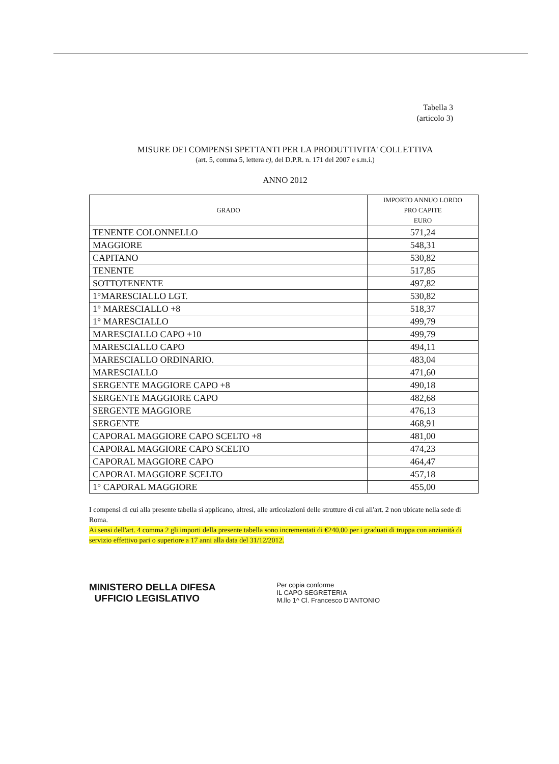Tabella 3
(articolo 3)
MISURE DEI COMPENSI SPETTANTI PER LA PRODUTTIVITA' COLLETTIVA
(art. 5, comma 5, lettera c), del D.P.R. n. 171 del 2007 e s.m.i.)
ANNO 2012
| GRADO | IMPORTO ANNUO LORDO PRO CAPITE EURO |
| --- | --- |
| TENENTE COLONNELLO | 571,24 |
| MAGGIORE | 548,31 |
| CAPITANO | 530,82 |
| TENENTE | 517,85 |
| SOTTOTENENTE | 497,82 |
| 1°MARESCIALLO LGT. | 530,82 |
| 1° MARESCIALLO +8 | 518,37 |
| 1° MARESCIALLO | 499,79 |
| MARESCIALLO CAPO +10 | 499,79 |
| MARESCIALLO CAPO | 494,11 |
| MARESCIALLO ORDINARIO. | 483,04 |
| MARESCIALLO | 471,60 |
| SERGENTE MAGGIORE CAPO +8 | 490,18 |
| SERGENTE MAGGIORE CAPO | 482,68 |
| SERGENTE MAGGIORE | 476,13 |
| SERGENTE | 468,91 |
| CAPORAL MAGGIORE CAPO SCELTO +8 | 481,00 |
| CAPORAL MAGGIORE CAPO SCELTO | 474,23 |
| CAPORAL MAGGIORE CAPO | 464,47 |
| CAPORAL MAGGIORE SCELTO | 457,18 |
| 1° CAPORAL MAGGIORE | 455,00 |
I compensi di cui alla presente tabella si applicano, altresì, alle articolazioni delle strutture di cui all'art. 2 non ubicate nella sede di Roma.
Ai sensi dell'art. 4 comma 2 gli importi della presente tabella sono incrementati di €240,00 per i graduati di truppa con anzianità di servizio effettivo pari o superiore a 17 anni alla data del 31/12/2012.
MINISTERO DELLA DIFESA
UFFICIO LEGISLATIVO
Per copia conforme
IL CAPO SEGRETERIA
M.llo 1^ Cl. Francesco D'ANTONIO